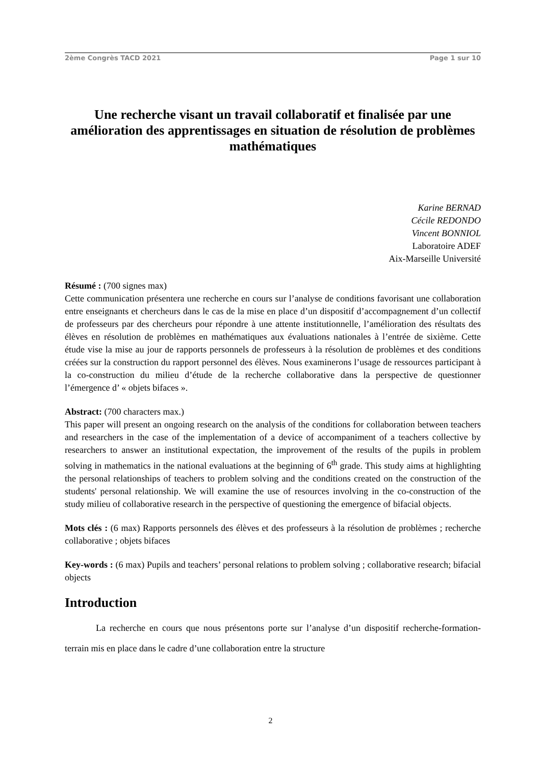2ème Congrès TACD 2021 Page 1 sur 10
Une recherche visant un travail collaboratif et finalisée par une amélioration des apprentissages en situation de résolution de problèmes mathématiques
Karine BERNAD
Cécile REDONDO
Vincent BONNIOL
Laboratoire ADEF
Aix-Marseille Université
Résumé : (700 signes max)
Cette communication présentera une recherche en cours sur l’analyse de conditions favorisant une collaboration entre enseignants et chercheurs dans le cas de la mise en place d’un dispositif d’accompagnement d’un collectif de professeurs par des chercheurs pour répondre à une attente institutionnelle, l’amélioration des résultats des élèves en résolution de problèmes en mathématiques aux évaluations nationales à l’entrée de sixième. Cette étude vise la mise au jour de rapports personnels de professeurs à la résolution de problèmes et des conditions créées sur la construction du rapport personnel des élèves. Nous examinerons l’usage de ressources participant à la co-construction du milieu d’étude de la recherche collaborative dans la perspective de questionner l’émergence d’ « objets bifaces ».
Abstract: (700 characters max.)
This paper will present an ongoing research on the analysis of the conditions for collaboration between teachers and researchers in the case of the implementation of a device of accompaniment of a teachers collective by researchers to answer an institutional expectation, the improvement of the results of the pupils in problem solving in mathematics in the national evaluations at the beginning of 6<sup>th</sup> grade. This study aims at highlighting the personal relationships of teachers to problem solving and the conditions created on the construction of the students' personal relationship. We will examine the use of resources involving in the co-construction of the study milieu of collaborative research in the perspective of questioning the emergence of bifacial objects.
Mots clés : (6 max) Rapports personnels des élèves et des professeurs à la résolution de problèmes ; recherche collaborative ; objets bifaces
Key-words : (6 max) Pupils and teachers’ personal relations to problem solving ; collaborative research; bifacial objects
Introduction
La recherche en cours que nous présentons porte sur l’analyse d’un dispositif recherche-formation-terrain mis en place dans le cadre d’une collaboration entre la structure
2